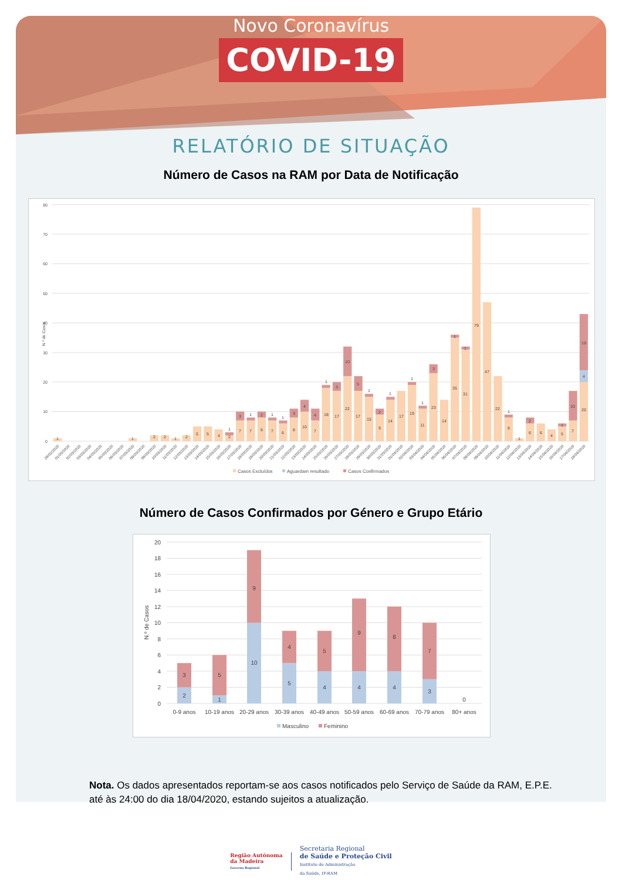Novo Coronavírus
COVID-19
RELATÓRIO DE SITUAÇÃO
Número de Casos na RAM por Data de Notificação
0
10
20
30
40
50
60
70
80
N.º de Casos
1
1
2
2
1
2
5
5
4
2
1
7
3
7
1
8
2
7
1
6
1
8
3
10
4
7
4
18
1
17
3
22
10
17
5
15
1
9
2
14
1
17
19
1
11
1
23
3
14
35
1
31
1
79
47
22
8
1
1
6
2
6
4
5
1
7
10
20
4
19
29/02/2020
01/03/2020
02/03/2020
03/03/2020
04/03/2020
05/03/2020
06/03/2020
07/03/2020
08/03/2020
09/03/2020
10/03/2020
11/03/2020
12/03/2020
13/03/2020
14/03/2020
15/03/2020
16/03/2020
17/03/2020
18/03/2020
19/03/2020
20/03/2020
21/03/2020
22/03/2020
23/03/2020
24/03/2020
25/03/2020
26/03/2020
27/03/2020
28/03/2020
29/03/2020
30/03/2020
31/03/2020
01/04/2020
02/04/2020
03/04/2020
04/04/2020
05/04/2020
06/04/2020
07/04/2020
08/04/2020
09/04/2020
10/04/2020
11/04/2020
12/04/2020
13/04/2020
14/04/2020
15/04/2020
16/04/2020
17/04/2020
18/04/2020
Casos Excluídos
Aguardam resultado
Casos Confirmados
Número de Casos Confirmados por Género e Grupo Etário
0
2
4
6
8
10
12
14
16
18
20
N.º de Casos
2
3
1
5
10
9
5
4
4
5
4
9
4
8
3
7
0
0-9 anos
10-19 anos
20-29 anos
30-39 anos
40-49 anos
50-59 anos
60-69 anos
70-79 anos
80+ anos
Masculino
Feminino
Nota. Os dados apresentados reportam-se aos casos notificados pelo Serviço de Saúde da RAM, E.P.E. até às 24:00 do dia 18/04/2020, estando sujeitos a atualização.
Região Autónoma
da Madeira
Governo Regional
Secretaria Regional
de Saúde e Proteção Civil
Instituto de Administração
da Saúde, IP-RAM